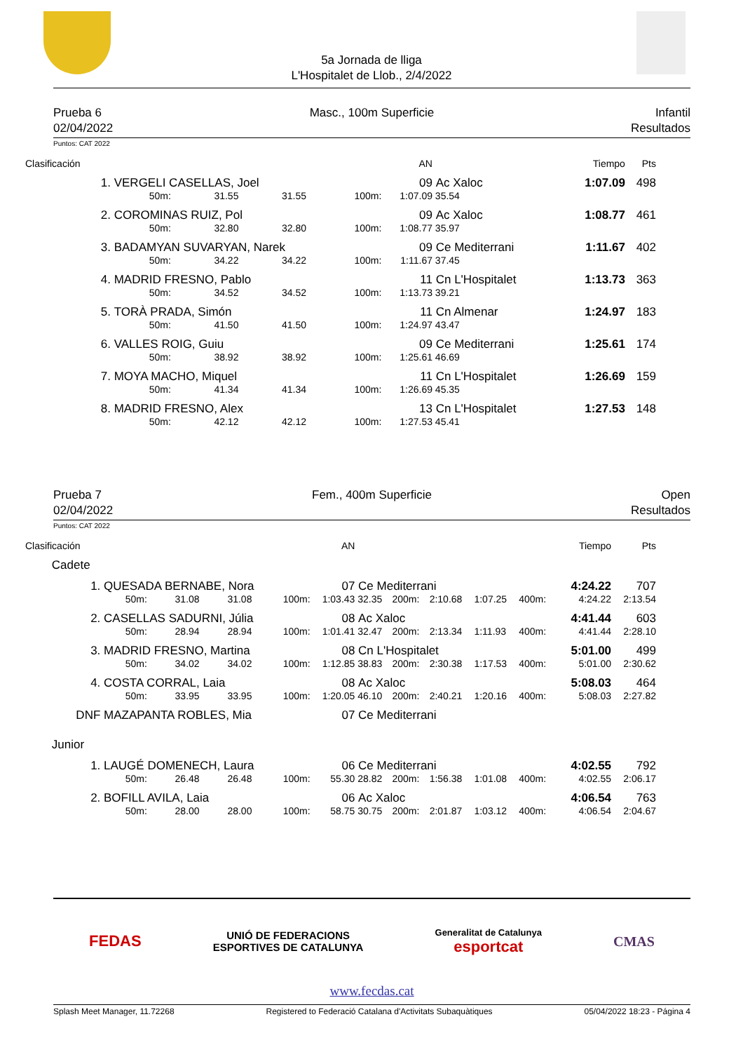5a Jornada de lliga
L'Hospitalet de Llob., 2/4/2022
Prueba 6
02/04/2022
Masc., 100m Superficie Infantil
Resultados
Puntos: CAT 2022
| Clasificación | | | | | | AN | | Tiempo | Pts |
| 1. | VERGELI CASELLAS, Joel | | | | | 09 | Ac Xaloc | 1:07.09 | 498 |
| | 50m: | 31.55 | 31.55 | 100m: | 1:07.09 | | 35.54 | | |
| 2. | COROMINAS RUIZ, Pol | | | | | 09 | Ac Xaloc | 1:08.77 | 461 |
| | 50m: | 32.80 | 32.80 | 100m: | 1:08.77 | | 35.97 | | |
| 3. | BADAMYAN SUVARYAN, Narek | | | | | 09 | Ce Mediterrani | 1:11.67 | 402 |
| | 50m: | 34.22 | 34.22 | 100m: | 1:11.67 | | 37.45 | | |
| 4. | MADRID FRESNO, Pablo | | | | | 11 | Cn L'Hospitalet | 1:13.73 | 363 |
| | 50m: | 34.52 | 34.52 | 100m: | 1:13.73 | | 39.21 | | |
| 5. | TORÀ PRADA, Simón | | | | | 11 | Cn Almenar | 1:24.97 | 183 |
| | 50m: | 41.50 | 41.50 | 100m: | 1:24.97 | | 43.47 | | |
| 6. | VALLES ROIG, Guiu | | | | | 09 | Ce Mediterrani | 1:25.61 | 174 |
| | 50m: | 38.92 | 38.92 | 100m: | 1:25.61 | | 46.69 | | |
| 7. | MOYA MACHO, Miquel | | | | | 11 | Cn L'Hospitalet | 1:26.69 | 159 |
| | 50m: | 41.34 | 41.34 | 100m: | 1:26.69 | | 45.35 | | |
| 8. | MADRID FRESNO, Alex | | | | | 13 | Cn L'Hospitalet | 1:27.53 | 148 |
| | 50m: | 42.12 | 42.12 | 100m: | 1:27.53 | | 45.41 | | |
Prueba 7
02/04/2022
Fem., 400m Superficie Open
Resultados
Puntos: CAT 2022
| Clasificación | | | | | | AN | | | | | | Tiempo | Pts |
| Cadete | | | | | | | | | | | | | |
| 1. | QUESADA BERNABE, Nora | | | | | 07 | Ce Mediterrani | | | | | 4:24.22 | 707 |
| | 50m: | 31.08 | 31.08 | 100m: | 1:03.43 | | 32.35 | 200m: | 2:10.68 | 1:07.25 | 400m: | 4:24.22 | 2:13.54 |
| 2. | CASELLAS SADURNI, Júlia | | | | | 08 | Ac Xaloc | | | | | 4:41.44 | 603 |
| | 50m: | 28.94 | 28.94 | 100m: | 1:01.41 | | 32.47 | 200m: | 2:13.34 | 1:11.93 | 400m: | 4:41.44 | 2:28.10 |
| 3. | MADRID FRESNO, Martina | | | | | 08 | Cn L'Hospitalet | | | | | 5:01.00 | 499 |
| | 50m: | 34.02 | 34.02 | 100m: | 1:12.85 | | 38.83 | 200m: | 2:30.38 | 1:17.53 | 400m: | 5:01.00 | 2:30.62 |
| 4. | COSTA CORRAL, Laia | | | | | 08 | Ac Xaloc | | | | | 5:08.03 | 464 |
| | 50m: | 33.95 | 33.95 | 100m: | 1:20.05 | | 46.10 | 200m: | 2:40.21 | 1:20.16 | 400m: | 5:08.03 | 2:27.82 |
| DNF | MAZAPANTA ROBLES, Mia | | | | | 07 | Ce Mediterrani | | | | | | |
| Junior | | | | | | | | | | | | | |
| 1. | LAUGÉ DOMENECH, Laura | | | | | 06 | Ce Mediterrani | | | | | 4:02.55 | 792 |
| | 50m: | 26.48 | 26.48 | 100m: | 55.30 | | 28.82 | 200m: | 1:56.38 | 1:01.08 | 400m: | 4:02.55 | 2:06.17 |
| 2. | BOFILL AVILA, Laia | | | | | 06 | Ac Xaloc | | | | | 4:06.54 | 763 |
| | 50m: | 28.00 | 28.00 | 100m: | 58.75 | | 30.75 | 200m: | 2:01.87 | 1:03.12 | 400m: | 4:06.54 | 2:04.67 |
FEDAS
UNIÓ DE FEDERACIONS
ESPORTIVES DE CATALUNYA
Generalitat de Catalunya
esportcat
CMAS
www.fecdas.cat
Splash Meet Manager, 11.72268 Registered to Federació Catalana d'Activitats Subaquàtiques 05/04/2022 18:23 - Página 4